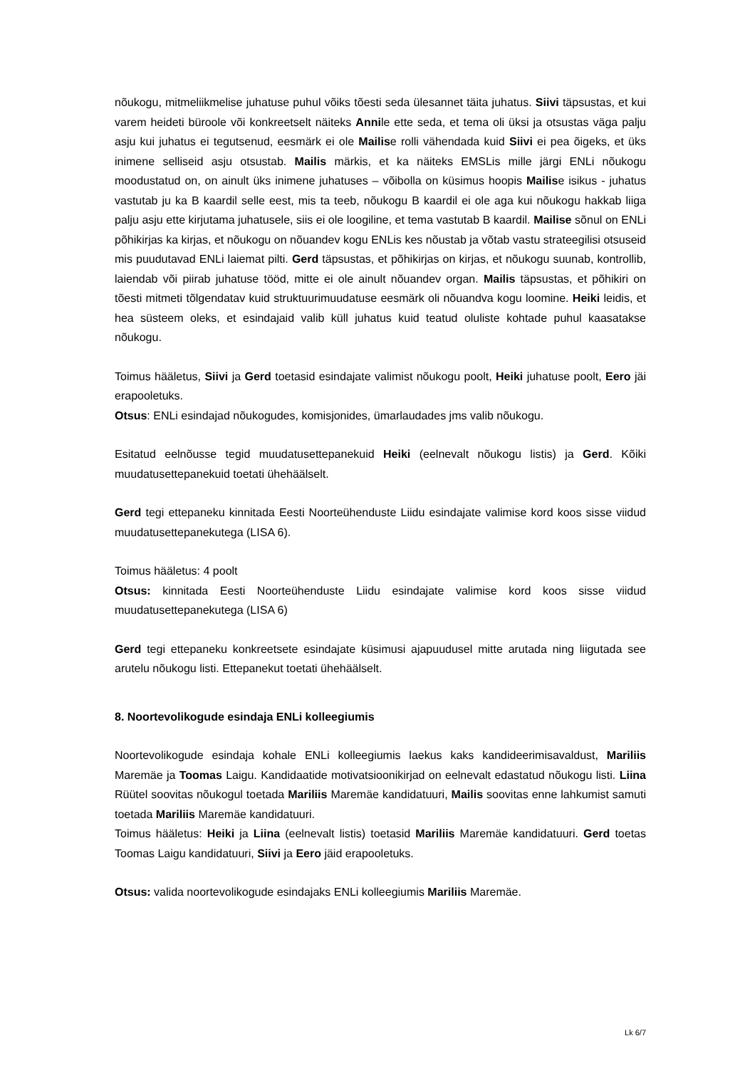nõukogu, mitmeliikmelise juhatuse puhul võiks tõesti seda ülesannet täita juhatus. Siivi täpsustas, et kui varem heideti büroole või konkreetselt näiteks Annile ette seda, et tema oli üksi ja otsustas väga palju asju kui juhatus ei tegutsenud, eesmärk ei ole Mailise rolli vähendada kuid Siivi ei pea õigeks, et üks inimene selliseid asju otsustab. Mailis märkis, et ka näiteks EMSLis mille järgi ENLi nõukogu moodustatud on, on ainult üks inimene juhatuses – võibolla on küsimus hoopis Mailise isikus - juhatus vastutab ju ka B kaardil selle eest, mis ta teeb, nõukogu B kaardil ei ole aga kui nõukogu hakkab liiga palju asju ette kirjutama juhatusele, siis ei ole loogiline, et tema vastutab B kaardil. Mailise sõnul on ENLi põhikirjas ka kirjas, et nõukogu on nõuandev kogu ENLis kes nõustab ja võtab vastu strateegilisi otsuseid mis puudutavad ENLi laiemat pilti. Gerd täpsustas, et põhikirjas on kirjas, et nõukogu suunab, kontrollib, laiendab või piirab juhatuse tööd, mitte ei ole ainult nõuandev organ. Mailis täpsustas, et põhikiri on tõesti mitmeti tõlgendatav kuid struktuurimuudatuse eesmärk oli nõuandva kogu loomine. Heiki leidis, et hea süsteem oleks, et esindajaid valib küll juhatus kuid teatud oluliste kohtade puhul kaasatakse nõukogu.
Toimus hääletus, Siivi ja Gerd toetasid esindajate valimist nõukogu poolt, Heiki juhatuse poolt, Eero jäi erapooletuks.
Otsus: ENLi esindajad nõukogudes, komisjonides, ümarlaudades jms valib nõukogu.
Esitatud eelnõusse tegid muudatusettepanekuid Heiki (eelnevalt nõukogu listis) ja Gerd. Kõiki muudatusettepanekuid toetati ühehäälselt.
Gerd tegi ettepaneku kinnitada Eesti Noorteühenduste Liidu esindajate valimise kord koos sisse viidud muudatusettepanekutega (LISA 6).
Toimus hääletus: 4 poolt
Otsus: kinnitada Eesti Noorteühenduste Liidu esindajate valimise kord koos sisse viidud muudatusettepanekutega (LISA 6)
Gerd tegi ettepaneku konkreetsete esindajate küsimusi ajapuudusel mitte arutada ning liigutada see arutelu nõukogu listi. Ettepanekut toetati ühehäälselt.
8. Noortevolikogude esindaja ENLi kolleegiumis
Noortevolikogude esindaja kohale ENLi kolleegiumis laekus kaks kandideerimisavaldust, Mariliis Maremäe ja Toomas Laigu. Kandidaatide motivatsioonikirjad on eelnevalt edastatud nõukogu listi. Liina Rüütel soovitas nõukogul toetada Mariliis Maremäe kandidatuuri, Mailis soovitas enne lahkumist samuti toetada Mariliis Maremäe kandidatuuri.
Toimus hääletus: Heiki ja Liina (eelnevalt listis) toetasid Mariliis Maremäe kandidatuuri. Gerd toetas Toomas Laigu kandidatuuri, Siivi ja Eero jäid erapooletuks.
Otsus: valida noortevolikogude esindajaks ENLi kolleegiumis Mariliis Maremäe.
Lk 6/7